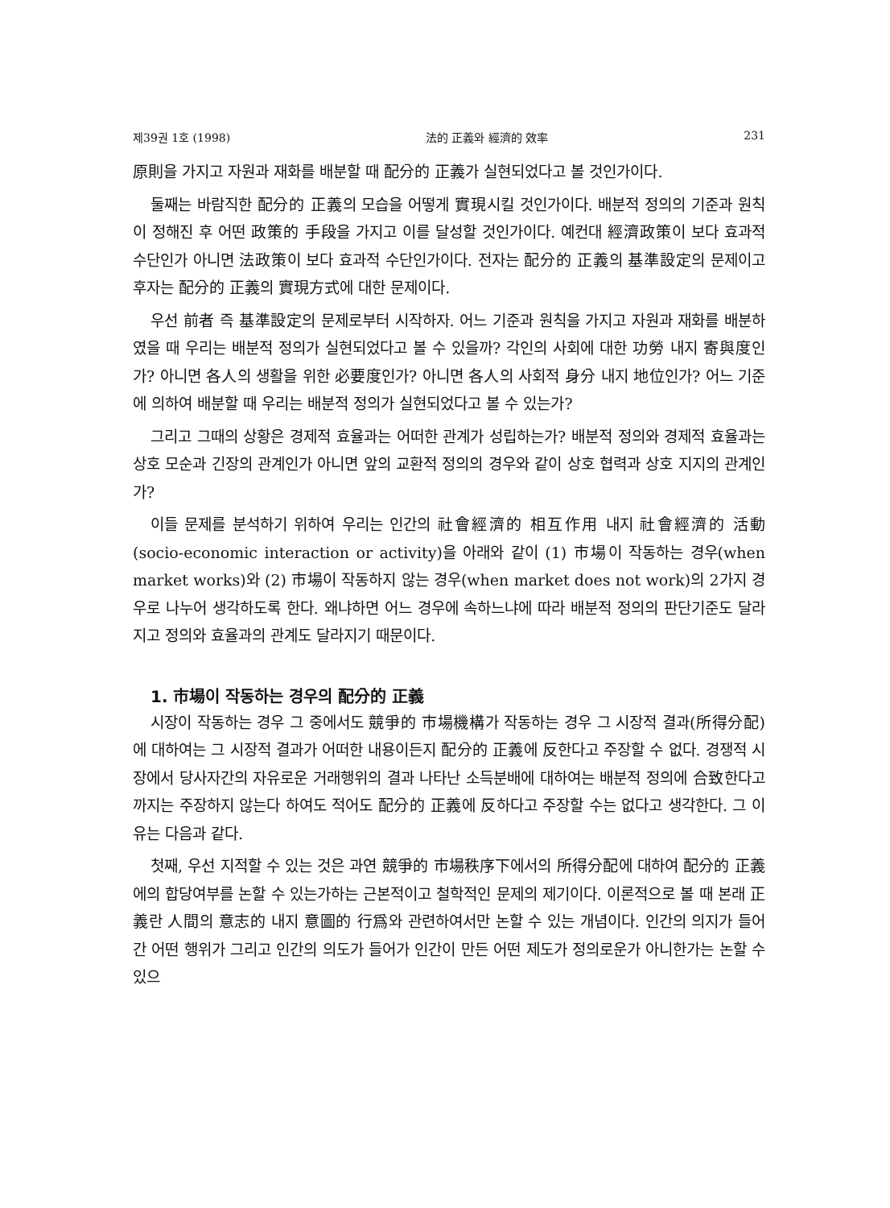제39권 1호 (1998) 法的 正義와 經濟的 效率 231
原則을 가지고 자원과 재화를 배분할 때 配分的 正義가 실현되었다고 볼 것인가이다.
둘째는 바람직한 配分的 正義의 모습을 어떻게 實現시킬 것인가이다. 배분적 정의의 기준과 원칙이 정해진 후 어떤 政策的 手段을 가지고 이를 달성할 것인가이다. 예컨대 經濟政策이 보다 효과적 수단인가 아니면 法政策이 보다 효과적 수단인가이다. 전자는 配分的 正義의 基準設定의 문제이고 후자는 配分的 正義의 實現方式에 대한 문제이다.
우선 前者 즉 基準設定의 문제로부터 시작하자. 어느 기준과 원칙을 가지고 자원과 재화를 배분하였을 때 우리는 배분적 정의가 실현되었다고 볼 수 있을까? 각인의 사회에 대한 功勞 내지 寄與度인가? 아니면 各人의 생활을 위한 必要度인가? 아니면 各人의 사회적 身分 내지 地位인가? 어느 기준에 의하여 배분할 때 우리는 배분적 정의가 실현되었다고 볼 수 있는가?
그리고 그때의 상황은 경제적 효율과는 어떠한 관계가 성립하는가? 배분적 정의와 경제적 효율과는 상호 모순과 긴장의 관계인가 아니면 앞의 교환적 정의의 경우와 같이 상호 협력과 상호 지지의 관계인가?
이들 문제를 분석하기 위하여 우리는 인간의 社會經濟的 相互作用 내지 社會經濟的 活動(socio-economic interaction or activity)을 아래와 같이 (1) 市場이 작동하는 경우(when market works)와 (2) 市場이 작동하지 않는 경우(when market does not work)의 2가지 경우로 나누어 생각하도록 한다. 왜냐하면 어느 경우에 속하느냐에 따라 배분적 정의의 판단기준도 달라지고 정의와 효율과의 관계도 달라지기 때문이다.
1. 市場이 작동하는 경우의 配分的 正義
시장이 작동하는 경우 그 중에서도 競爭的 市場機構가 작동하는 경우 그 시장적 결과(所得分配)에 대하여는 그 시장적 결과가 어떠한 내용이든지 配分的 正義에 反한다고 주장할 수 없다. 경쟁적 시장에서 당사자간의 자유로운 거래행위의 결과 나타난 소득분배에 대하여는 배분적 정의에 合致한다고 까지는 주장하지 않는다 하여도 적어도 配分的 正義에 反하다고 주장할 수는 없다고 생각한다. 그 이유는 다음과 같다.
첫째, 우선 지적할 수 있는 것은 과연 競爭的 市場秩序下에서의 所得分配에 대하여 配分的 正義에의 합당여부를 논할 수 있는가하는 근본적이고 철학적인 문제의 제기이다. 이론적으로 볼 때 본래 正義란 人間의 意志的 내지 意圖的 行爲와 관련하여서만 논할 수 있는 개념이다. 인간의 의지가 들어간 어떤 행위가 그리고 인간의 의도가 들어가 인간이 만든 어떤 제도가 정의로운가 아니한가는 논할 수 있으